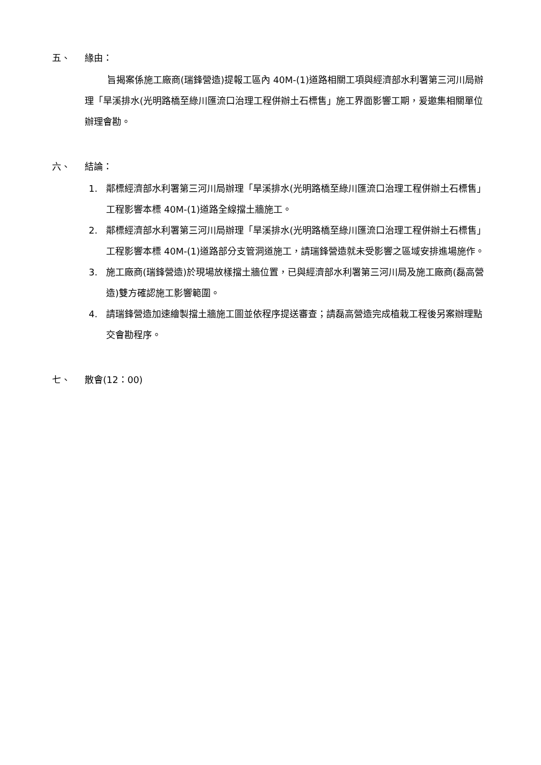五、 緣由：
旨揭案係施工廠商(瑞鋒營造)提報工區內 40M-(1)道路相關工項與經濟部水利署第三河川局辦理「旱溪排水(光明路橋至綠川匯流口治理工程併辦土石標售」施工界面影響工期，爰邀集相關單位辦理會勘。
六、 結論：
1. 鄰標經濟部水利署第三河川局辦理「旱溪排水(光明路橋至綠川匯流口治理工程併辦土石標售」工程影響本標 40M-(1)道路全線擋土牆施工。
2. 鄰標經濟部水利署第三河川局辦理「旱溪排水(光明路橋至綠川匯流口治理工程併辦土石標售」工程影響本標 40M-(1)道路部分支管洞道施工，請瑞鋒營造就未受影響之區域安排進場施作。
3. 施工廠商(瑞鋒營造)於現場放樣擋土牆位置，已與經濟部水利署第三河川局及施工廠商(磊高營造)雙方確認施工影響範圍。
4. 請瑞鋒營造加速繪製擋土牆施工圖並依程序提送審查；請磊高營造完成植栽工程後另案辦理點交會勘程序。
七、 散會(12：00)